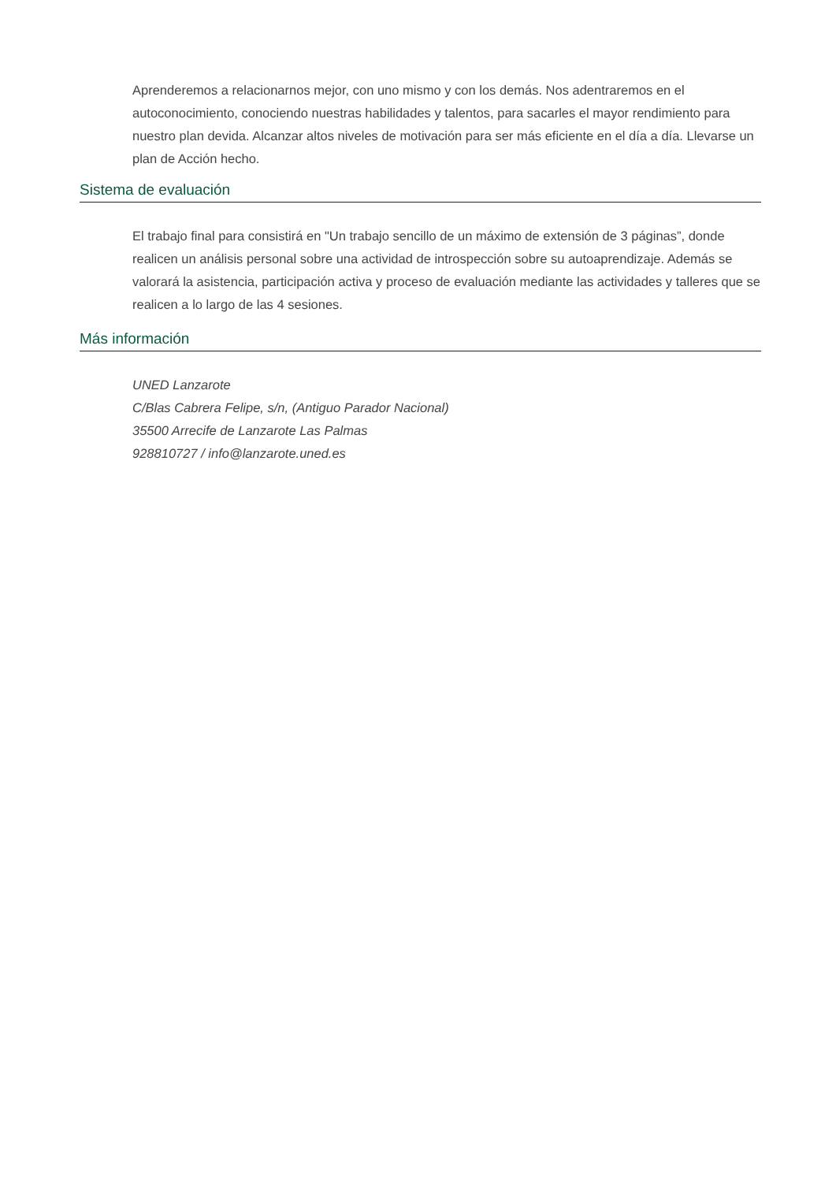Aprenderemos a relacionarnos mejor, con uno mismo y con los demás. Nos adentraremos en el autoconocimiento, conociendo nuestras habilidades y talentos, para sacarles el mayor rendimiento para nuestro plan devida. Alcanzar altos niveles de motivación para ser más eficiente en el día a día. Llevarse un plan de Acción hecho.
Sistema de evaluación
El trabajo final para consistirá en "Un trabajo sencillo de un máximo de extensión de 3 páginas”, donde realicen un análisis personal sobre una actividad de introspección sobre su autoaprendizaje. Además se valorará la asistencia, participación activa y proceso de evaluación mediante las actividades y talleres que se realicen a lo largo de las 4 sesiones.
Más información
UNED Lanzarote
C/Blas Cabrera Felipe, s/n, (Antiguo Parador Nacional)
35500 Arrecife de Lanzarote Las Palmas
928810727 / info@lanzarote.uned.es